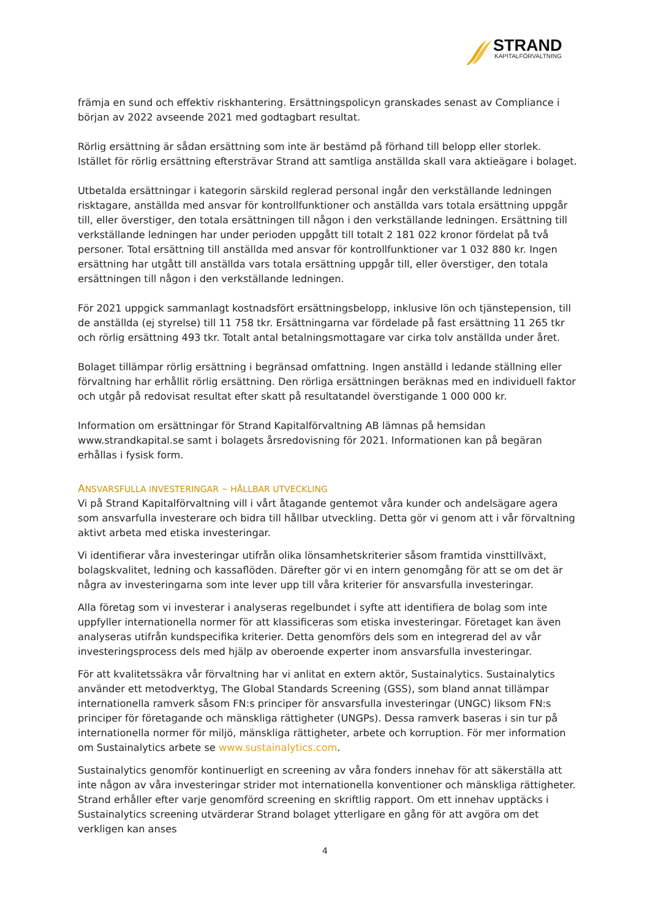STRAND
KAPITALFÖRVALTNING
främja en sund och effektiv riskhantering. Ersättningspolicyn granskades senast av Compliance i början av 2022 avseende 2021 med godtagbart resultat.
Rörlig ersättning är sådan ersättning som inte är bestämd på förhand till belopp eller storlek. Istället för rörlig ersättning eftersträvar Strand att samtliga anställda skall vara aktieägare i bolaget.
Utbetalda ersättningar i kategorin särskild reglerad personal ingår den verkställande ledningen risktagare, anställda med ansvar för kontrollfunktioner och anställda vars totala ersättning uppgår till, eller överstiger, den totala ersättningen till någon i den verkställande ledningen. Ersättning till verkställande ledningen har under perioden uppgått till totalt 2 181 022 kronor fördelat på två personer. Total ersättning till anställda med ansvar för kontrollfunktioner var 1 032 880 kr. Ingen ersättning har utgått till anställda vars totala ersättning uppgår till, eller överstiger, den totala ersättningen till någon i den verkställande ledningen.
För 2021 uppgick sammanlagt kostnadsfört ersättningsbelopp, inklusive lön och tjänstepension, till de anställda (ej styrelse) till 11 758 tkr. Ersättningarna var fördelade på fast ersättning 11 265 tkr och rörlig ersättning 493 tkr. Totalt antal betalningsmottagare var cirka tolv anställda under året.
Bolaget tillämpar rörlig ersättning i begränsad omfattning. Ingen anställd i ledande ställning eller förvaltning har erhållit rörlig ersättning. Den rörliga ersättningen beräknas med en individuell faktor och utgår på redovisat resultat efter skatt på resultatandel överstigande 1 000 000 kr.
Information om ersättningar för Strand Kapitalförvaltning AB lämnas på hemsidan www.strandkapital.se samt i bolagets årsredovisning för 2021. Informationen kan på begäran erhållas i fysisk form.
ANSVARSFULLA INVESTERINGAR – HÅLLBAR UTVECKLING
Vi på Strand Kapitalförvaltning vill i vårt åtagande gentemot våra kunder och andelsägare agera som ansvarfulla investerare och bidra till hållbar utveckling. Detta gör vi genom att i vår förvaltning aktivt arbeta med etiska investeringar.
Vi identifierar våra investeringar utifrån olika lönsamhetskriterier såsom framtida vinsttillväxt, bolagskvalitet, ledning och kassaflöden. Därefter gör vi en intern genomgång för att se om det är några av investeringarna som inte lever upp till våra kriterier för ansvarsfulla investeringar.
Alla företag som vi investerar i analyseras regelbundet i syfte att identifiera de bolag som inte uppfyller internationella normer för att klassificeras som etiska investeringar. Företaget kan även analyseras utifrån kundspecifika kriterier. Detta genomförs dels som en integrerad del av vår investeringsprocess dels med hjälp av oberoende experter inom ansvarsfulla investeringar.
För att kvalitetssäkra vår förvaltning har vi anlitat en extern aktör, Sustainalytics. Sustainalytics använder ett metodverktyg, The Global Standards Screening (GSS), som bland annat tillämpar internationella ramverk såsom FN:s principer för ansvarsfulla investeringar (UNGC) liksom FN:s principer för företagande och mänskliga rättigheter (UNGPs). Dessa ramverk baseras i sin tur på internationella normer för miljö, mänskliga rättigheter, arbete och korruption. För mer information om Sustainalytics arbete se www.sustainalytics.com.
Sustainalytics genomför kontinuerligt en screening av våra fonders innehav för att säkerställa att inte någon av våra investeringar strider mot internationella konventioner och mänskliga rättigheter. Strand erhåller efter varje genomförd screening en skriftlig rapport. Om ett innehav upptäcks i Sustainalytics screening utvärderar Strand bolaget ytterligare en gång för att avgöra om det verkligen kan anses
4